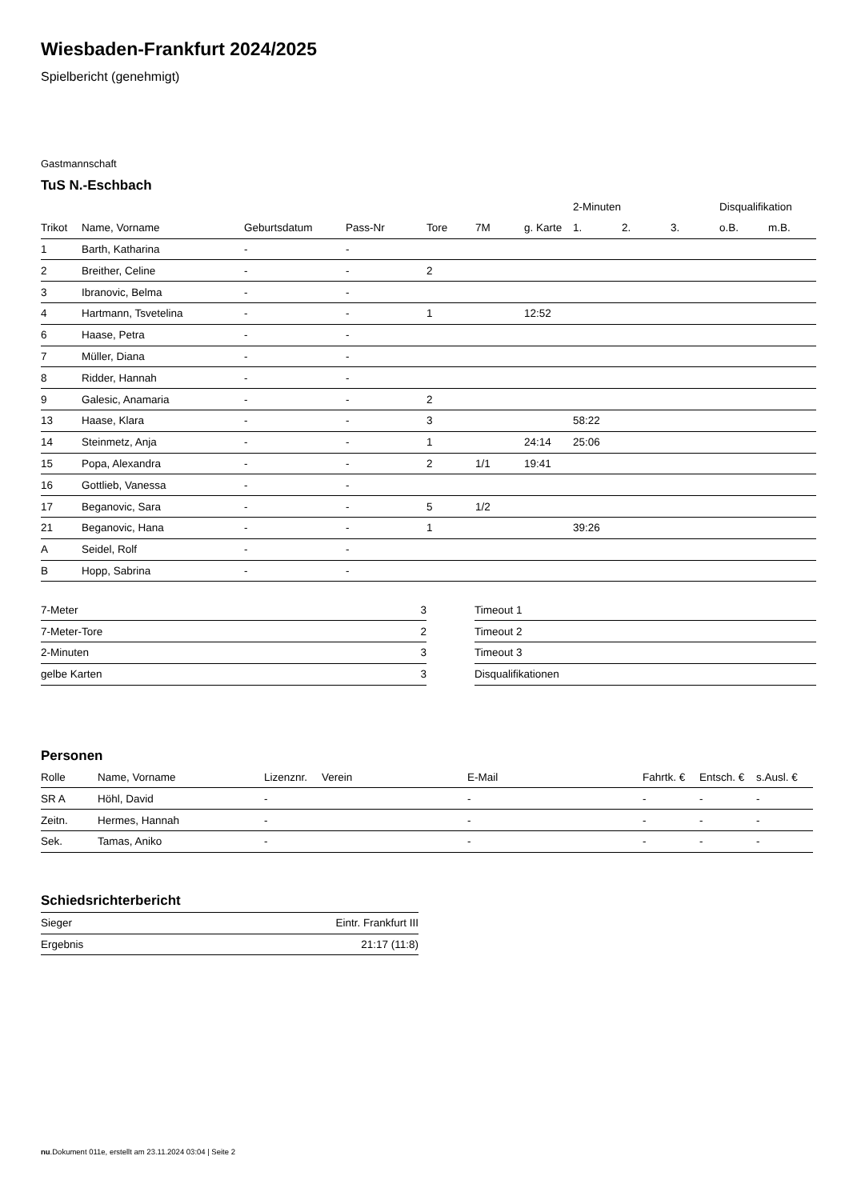Wiesbaden-Frankfurt 2024/2025
Spielbericht (genehmigt)
Gastmannschaft
TuS N.-Eschbach
| | | | | | | | 2-Minuten | | | Disqualifikation | |
| --- | --- | --- | --- | --- | --- | --- | --- | --- | --- | --- | --- |
| Trikot | Name, Vorname | Geburtsdatum | Pass-Nr | Tore | 7M | g. Karte | 1. | 2. | 3. | o.B. | m.B. |
| 1 | Barth, Katharina | - | - | | | | | | | | |
| 2 | Breither, Celine | - | - | 2 | | | | | | | |
| 3 | Ibranovic, Belma | - | - | | | | | | | | |
| 4 | Hartmann, Tsvetelina | - | - | 1 | | 12:52 | | | | | |
| 6 | Haase, Petra | - | - | | | | | | | | |
| 7 | Müller, Diana | - | - | | | | | | | | |
| 8 | Ridder, Hannah | - | - | | | | | | | | |
| 9 | Galesic, Anamaria | - | - | 2 | | | | | | | |
| 13 | Haase, Klara | - | - | 3 | | | 58:22 | | | | |
| 14 | Steinmetz, Anja | - | - | 1 | | 24:14 | 25:06 | | | | |
| 15 | Popa, Alexandra | - | - | 2 | 1/1 | 19:41 | | | | | |
| 16 | Gottlieb, Vanessa | - | - | | | | | | | | |
| 17 | Beganovic, Sara | - | - | 5 | 1/2 | | | | | | |
| 21 | Beganovic, Hana | - | - | 1 | | | 39:26 | | | | |
| A | Seidel, Rolf | - | - | | | | | | | | |
| B | Hopp, Sabrina | - | - | | | | | | | | |
| 7-Meter | 3 |
| 7-Meter-Tore | 2 |
| 2-Minuten | 3 |
| gelbe Karten | 3 |
| Timeout 1 |
| Timeout 2 |
| Timeout 3 |
| Disqualifikationen |
Personen
| Rolle | Name, Vorname | Lizenznr. | Verein | E-Mail | Fahrtk. € | Entsch. € | s.Ausl. € |
| --- | --- | --- | --- | --- | --- | --- | --- |
| SR A | Höhl, David | - | | - | - | - | - |
| Zeitn. | Hermes, Hannah | - | | - | - | - | - |
| Sek. | Tamas, Aniko | - | | - | - | - | - |
Schiedsrichterbericht
| Sieger | Eintr. Frankfurt III |
| Ergebnis | 21:17 (11:8) |
nu.Dokument 011e, erstellt am 23.11.2024 03:04 | Seite 2